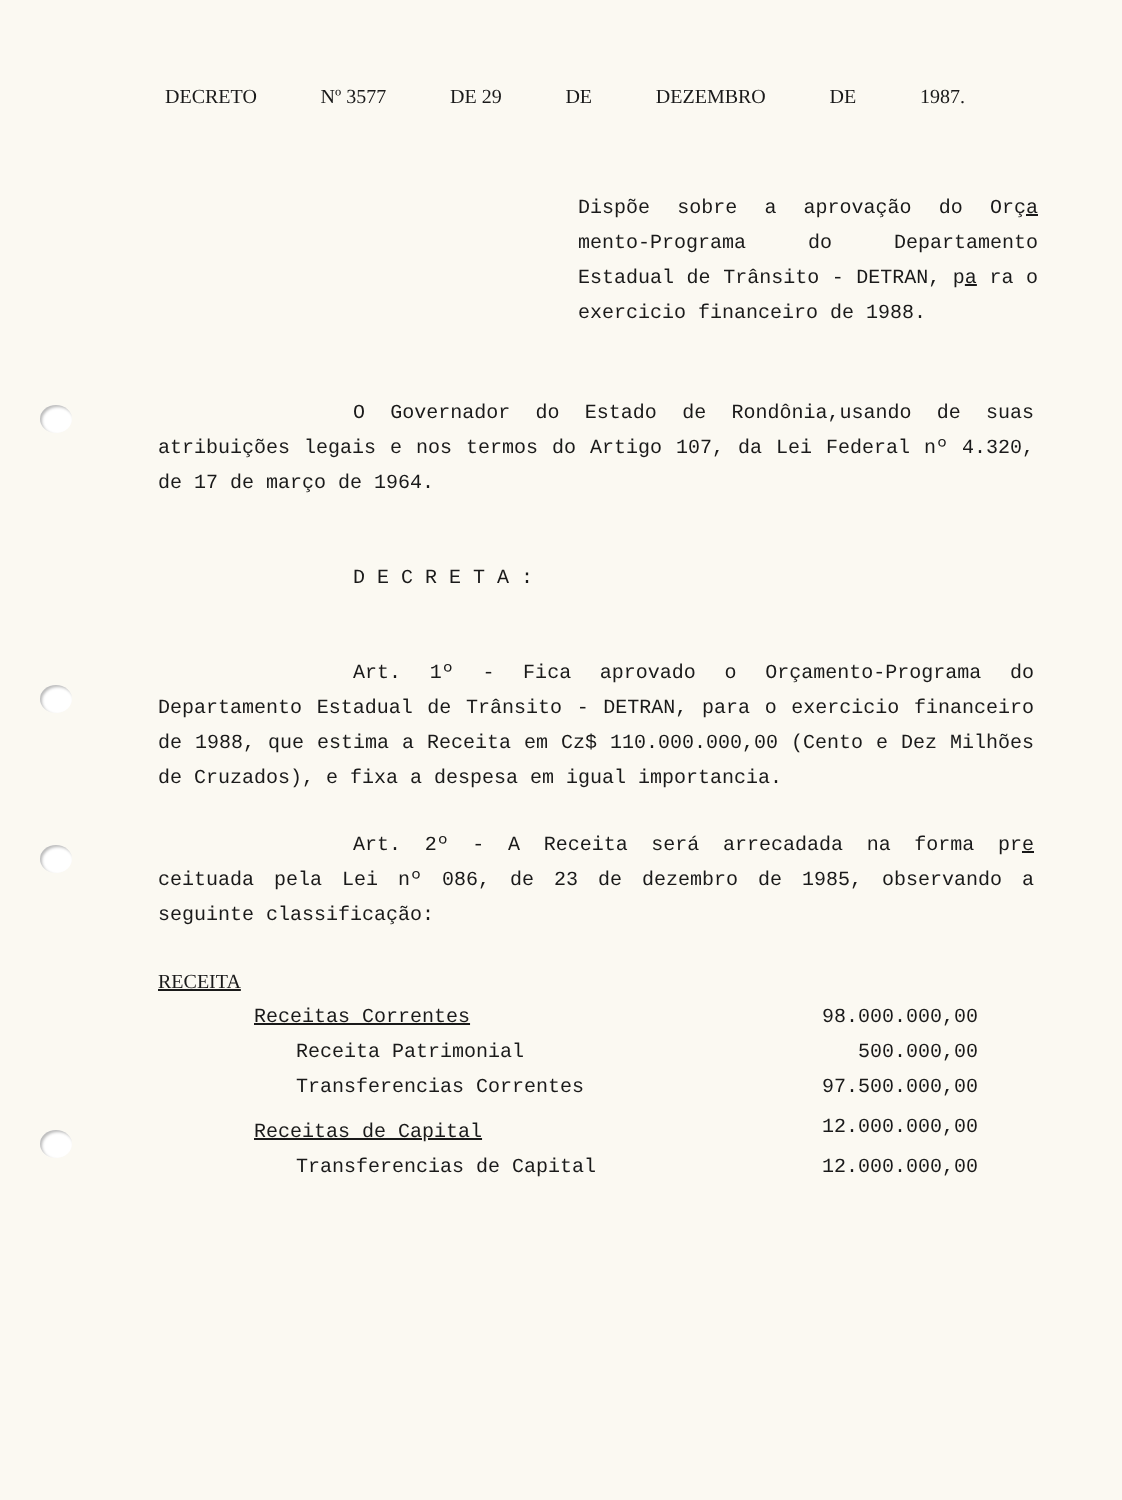DECRETO Nº 3577 DE 29 DE DEZEMBRO DE 1987.
Dispõe sobre a aprovação do Orça mento-Programa do Departamento Estadual de Trânsito - DETRAN, pa ra o exercicio financeiro de 1988.
O Governador do Estado de Rondônia,usando de suas atribuições legais e nos termos do Artigo 107, da Lei Federal nº 4.320, de 17 de março de 1964.
DECRETA:
Art. 1º - Fica aprovado o Orçamento-Programa do Departamento Estadual de Trânsito - DETRAN, para o exercicio financeiro de 1988, que estima a Receita em Cz$ 110.000.000,00 (Cento e Dez Milhões de Cruzados), e fixa a despesa em igual importancia.
Art. 2º - A Receita será arrecadada na forma pre ceituada pela Lei nº 086, de 23 de dezembro de 1985, observando a seguinte classificação:
RECEITA
| Receitas Correntes | 98.000.000,00 |
| Receita Patrimonial | 500.000,00 |
| Transferencias Correntes | 97.500.000,00 |
| Receitas de Capital | 12.000.000,00 |
| Transferencias de Capital | 12.000.000,00 |